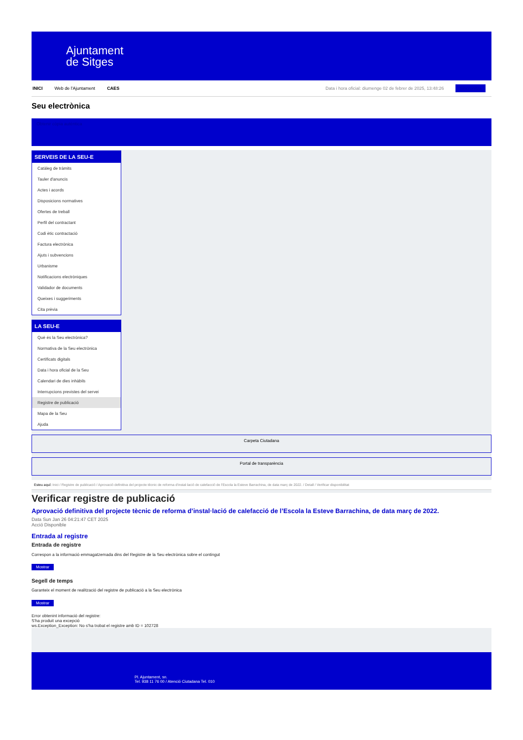Ajuntament
de Sitges
INICI Web de l'Ajuntament CAES Data i hora oficial: diumenge 02 de febrer de 2025, 13:48:26 Sincronitza
Seu electrònica
Obtenir còpia autèntica
SERVEIS DE LA SEU-E
Catàleg de tràmits
Tauler d'anuncis
Actes i acords
Disposicions normatives
Ofertes de treball
Perfil del contractant
Codi ètic contractació
Factura electrònica
Ajuts i subvencions
Urbanisme
Notificacions electròniques
Validador de documents
Queixes i suggeriments
Cita prèvia
LA SEU-E
Què és la Seu electrònica?
Normativa de la Seu electrònica
Certificats digitals
Data i hora oficial de la Seu
Calendari de dies inhàbils
Interrupcions previstes del servei
Registre de publicació
Mapa de la Seu
Ajuda
Carpeta Ciutadana
Portal de transparència
Esteu aquí: Inici / Registre de publicació / Aprovació definitiva del projecte tècnic de reforma d'instal·lació de calefacció de l'Escola la Esteve Barrachina, de data març de 2022. / Detall / Verificar disponibilitat
Verificar registre de publicació
Aprovació definitiva del projecte tècnic de reforma d’instal·lació de calefacció de l’Escola la Esteve Barrachina, de data març de 2022.
Data Sun Jan 26 04:21:47 CET 2025
Acció Disponible
Entrada al registre
Entrada de registre
Correspon a la informació emmagatzemada dins del Registre de la Seu electrònica sobre el contingut
Mostrar
Segell de temps
Garanteix el moment de realització del registre de publicació a la Seu electrònica
Mostrar
Error obtenint informació del registre:
S'ha produit una excepció
ws.Exception_Exception: No s'ha trobat el registre amb ID = 102728
Pl. Ajuntament, sn.
Tel. 938 11 76 00 / Atenció Ciutadana Tel. 010